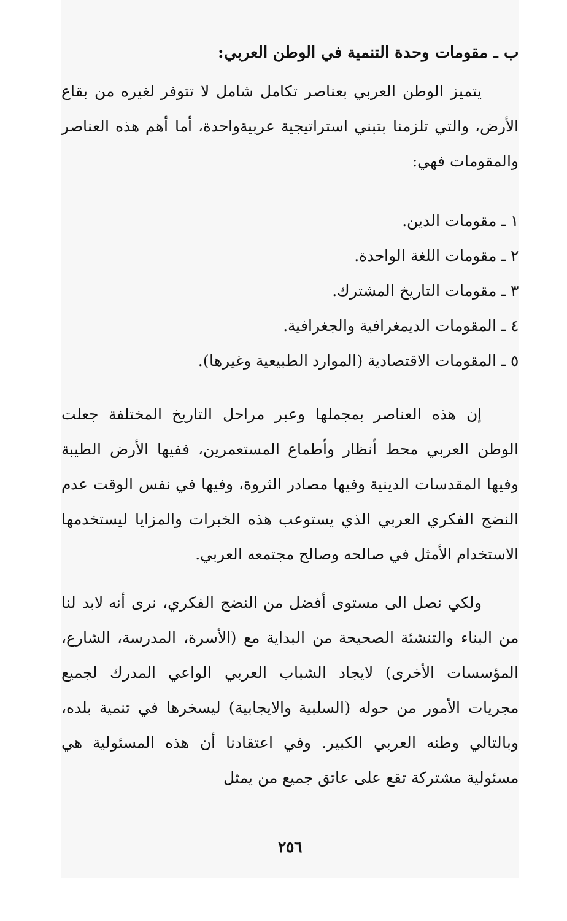ب ـ مقومات وحدة التنمية في الوطن العربي:
يتميز الوطن العربي بعناصر تكامل شامل لا تتوفر لغيره من بقاع الأرض، والتي تلزمنا بتبني استراتيجية عربيةواحدة، أما أهم هذه العناصر والمقومات فهي:
١ ـ مقومات الدين.
٢ ـ مقومات اللغة الواحدة.
٣ ـ مقومات التاريخ المشترك.
٤ ـ المقومات الديمغرافية والجغرافية.
٥ ـ المقومات الاقتصادية (الموارد الطبيعية وغيرها).
إن هذه العناصر بمجملها وعبر مراحل التاريخ المختلفة جعلت الوطن العربي محط أنظار وأطماع المستعمرين، ففيها الأرض الطيبة وفيها المقدسات الدينية وفيها مصادر الثروة، وفيها في نفس الوقت عدم النضج الفكري العربي الذي يستوعب هذه الخبرات والمزايا ليستخدمها الاستخدام الأمثل في صالحه وصالح مجتمعه العربي.
ولكي نصل الى مستوى أفضل من النضج الفكري، نرى أنه لابد لنا من البناء والتنشئة الصحيحة من البداية مع (الأسرة، المدرسة، الشارع، المؤسسات الأخرى) لايجاد الشباب العربي الواعي المدرك لجميع مجريات الأمور من حوله (السلبية والايجابية) ليسخرها في تنمية بلده، وبالتالي وطنه العربي الكبير. وفي اعتقادنا أن هذه المسئولية هي مسئولية مشتركة تقع على عاتق جميع من يمثل
٢٥٦